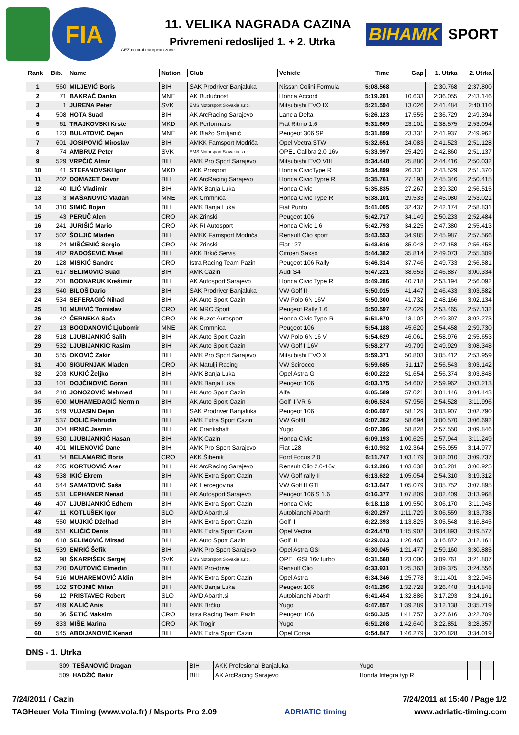FIA
11. VELIKA NAGRADA CAZINA
Privremeni redoslijed 1. + 2. Utrka
CEZ central european zone
BIHAMK
SPORT
| Rank | Bib. | Name | Nation | Club | Vehicle | Time | Gap | 1. Utrka | 2. Utrka |
| --- | --- | --- | --- | --- | --- | --- | --- | --- | --- |
| 1 | 560 | MILJEVIĆ Boris | BIH | SAK Prodriver Banjaluka | Nissan Colini Formula | 5:08.568 | | 2:30.768 | 2:37.800 |
| 2 | 71 | BAKRAČ Danko | MNE | AK Budućnost | Honda Accord | 5:19.201 | 10.633 | 2:36.055 | 2:43.146 |
| 3 | 1 | JURENA Peter | SVK | EMS Motorsport Slovakia s.r.o. | Mitsubishi EVO IX | 5:21.594 | 13.026 | 2:41.484 | 2:40.110 |
| 4 | 508 | HOTA Suad | BIH | AK ArcRacing Sarajevo | Lancia Delta | 5:26.123 | 17.555 | 2:36.729 | 2:49.394 |
| 5 | 61 | TRAJKOVSKI Krste | MKD | AK Performans | Fiat Ritmo 1.6 | 5:31.669 | 23.101 | 2:38.575 | 2:53.094 |
| 6 | 123 | BULATOVIĆ Dejan | MNE | AK Blažo Smiljanić | Peugeot 306 SP | 5:31.899 | 23.331 | 2:41.937 | 2:49.962 |
| 7 | 601 | JOSIPOVIĆ Miroslav | BIH | AMKK Famsport Modriča | Opel Vectra STW | 5:32.651 | 24.083 | 2:41.523 | 2:51.128 |
| 8 | 74 | AMBRUZ Peter | SVK | EMS Motorsport Slovakia s.r.o. | OPEL Calibra 2.0 16v | 5:33.997 | 25.429 | 2:42.860 | 2:51.137 |
| 9 | 529 | VRPČIĆ Almir | BIH | AMK Pro Sport Sarajevo | Mitsubishi EVO VIII | 5:34.448 | 25.880 | 2:44.416 | 2:50.032 |
| 10 | 41 | STEFANOVSKI Igor | MKD | AKK Prosport | Honda CivicType R | 5:34.899 | 26.331 | 2:43.529 | 2:51.370 |
| 11 | 202 | DOMAZET Davor | BIH | AK ArcRacing Sarajevo | Honda Civic Typre R | 5:35.761 | 27.193 | 2:45.346 | 2:50.415 |
| 12 | 40 | ILIĆ Vladimir | BIH | AMK Banja Luka | Honda Civic | 5:35.835 | 27.267 | 2:39.320 | 2:56.515 |
| 13 | 3 | MAŠANOVIĆ Vladan | MNE | AK Crnmnica | Honda Civic Type R | 5:38.101 | 29.533 | 2:45.080 | 2:53.021 |
| 14 | 310 | SIMIĆ Bojan | BIH | AMK Banja Luka | Fiat Punto | 5:41.005 | 32.437 | 2:42.174 | 2:58.831 |
| 15 | 43 | PERUČ Alen | CRO | AK Zrinski | Peugeot 106 | 5:42.717 | 34.149 | 2:50.233 | 2:52.484 |
| 16 | 241 | JURIŠIĆ Mario | CRO | AK RI Autosport | Honda Civic 1.6 | 5:42.793 | 34.225 | 2:47.380 | 2:55.413 |
| 17 | 502 | ŠOLJIĆ Mladen | BIH | AMKK Famsport Modriča | Renault Clio sport | 5:43.553 | 34.985 | 2:45.987 | 2:57.566 |
| 18 | 24 | MIŠĆENIĆ Sergio | CRO | AK Zrinski | Fiat 127 | 5:43.616 | 35.048 | 2:47.158 | 2:56.458 |
| 19 | 482 | RADOŠEVIĆ Misel | BIH | AKK Brkić Servis | Citroen Saxso | 5:44.382 | 35.814 | 2:49.073 | 2:55.309 |
| 20 | 128 | MISKIĆ Sandro | CRO | Istra Racing Team Pazin | Peugeot 106 Rally | 5:46.314 | 37.746 | 2:49.733 | 2:56.581 |
| 21 | 617 | SELIMOVIĆ Suad | BIH | AMK Cazin | Audi S4 | 5:47.221 | 38.653 | 2:46.887 | 3:00.334 |
| 22 | 201 | BODNARUK Krešimir | BIH | AK Autosport Sarajevo | Honda Civic Type R | 5:49.286 | 40.718 | 2:53.194 | 2:56.092 |
| 23 | 540 | BILOŠ Dario | BIH | SAK Prodriver Banjaluka | VW Golf II | 5:50.015 | 41.447 | 2:46.433 | 3:03.582 |
| 24 | 534 | SEFERAGIĆ Nihad | BIH | AK Auto Sport Cazin | VW Polo 6N 16V | 5:50.300 | 41.732 | 2:48.166 | 3:02.134 |
| 25 | 10 | MUHVIĆ Tomislav | CRO | AK MRC Sport | Peugeot Rally 1.6 | 5:50.597 | 42.029 | 2:53.465 | 2:57.132 |
| 26 | 42 | ČERNEKA Saša | CRO | AK Buzet Autosport | Honda Civic Type-R | 5:51.670 | 43.102 | 2:49.397 | 3:02.273 |
| 27 | 13 | BOGDANOVIĆ Ljubomir | MNE | AK Crnmnica | Peugeot 106 | 5:54.188 | 45.620 | 2:54.458 | 2:59.730 |
| 28 | 518 | LJUBIJANKIĆ Salih | BIH | AK Auto Sport Cazin | VW Polo 6N 16 V | 5:54.629 | 46.061 | 2:58.976 | 2:55.653 |
| 29 | 532 | LJUBIJANKIĆ Rasim | BIH | AK Auto Sport Cazin | VW Golf I 16V | 5:58.277 | 49.709 | 2:49.929 | 3:08.348 |
| 30 | 555 | OKOVIĆ Zakir | BIH | AMK Pro Sport Sarajevo | Mitsubishi EVO X | 5:59.371 | 50.803 | 3:05.412 | 2:53.959 |
| 31 | 400 | SIGURNJAK Mladen | CRO | AK Matulji Racing | VW Scirocco | 5:59.685 | 51.117 | 2:56.543 | 3:03.142 |
| 32 | 203 | KUKIĆ Željko | BIH | AMK Banja Luka | Opel Astra G | 6:00.222 | 51.654 | 2:56.374 | 3:03.848 |
| 33 | 101 | DOJČINOVIĆ Goran | BIH | AMK Banja Luka | Peugeot 106 | 6:03.175 | 54.607 | 2:59.962 | 3:03.213 |
| 34 | 210 | JONOZOVIĆ Mehmed | BIH | AK Auto Sport Cazin | Alfa | 6:05.589 | 57.021 | 3:01.146 | 3:04.443 |
| 35 | 600 | MUHAMEDAGIĆ Nermin | BIH | AK Auto Sport Cazin | Golf II VR 6 | 6:06.524 | 57.956 | 2:54.528 | 3:11.996 |
| 36 | 549 | VUJASIN Dejan | BIH | SAK Prodriver Banjaluka | Peugeot 106 | 6:06.697 | 58.129 | 3:03.907 | 3:02.790 |
| 37 | 537 | DOLIĆ Fahrudin | BIH | AMK Extra Sport Cazin | VW GolfII | 6:07.262 | 58.694 | 3:00.570 | 3:06.692 |
| 38 | 304 | HRNIĆ Jasmin | BIH | AK Crankshaft | Yugo | 6:07.396 | 58.828 | 2:57.550 | 3:09.846 |
| 39 | 530 | LJUBIJANKIĆ Hasan | BIH | AMK Cazin | Honda Civic | 6:09.193 | 1:00.625 | 2:57.944 | 3:11.249 |
| 40 | 401 | MILENOVIĆ Dane | BIH | AMK Pro Sport Sarajevo | Fiat 128 | 6:10.932 | 1:02.364 | 2:55.955 | 3:14.977 |
| 41 | 54 | BELAMARIĆ Boris | CRO | AKK Šibenik | Ford Focus 2.0 | 6:11.747 | 1:03.179 | 3:02.010 | 3:09.737 |
| 42 | 205 | KORTUOVIĆ Azer | BIH | AK ArcRacing Sarajevo | Renault Clio 2.0-16v | 6:12.206 | 1:03.638 | 3:05.281 | 3:06.925 |
| 43 | 538 | IKIĆ Ekrem | BIH | AMK Extra Sport Cazin | VW Golf rally II | 6:13.622 | 1:05.054 | 2:54.310 | 3:19.312 |
| 44 | 544 | SAMATOVIĆ Saša | BIH | AK Hercegovina | VW Golf II GTI | 6:13.647 | 1:05.079 | 3:05.752 | 3:07.895 |
| 45 | 531 | LEPHANER Nenad | BIH | AK Autosport Sarajevo | Peugeot 106 S 1.6 | 6:16.377 | 1:07.809 | 3:02.409 | 3:13.968 |
| 46 | 407 | LJUBIJANKIĆ Edhem | BIH | AMK Extra Sport Cazin | Honda Civic | 6:18.118 | 1:09.550 | 3:06.170 | 3:11.948 |
| 47 | 11 | KOTLUŠEK Igor | SLO | AMD Abarth.si | Autobianchi Abarth | 6:20.297 | 1:11.729 | 3:06.559 | 3:13.738 |
| 48 | 550 | MUJKIĆ Dželhad | BIH | AMK Extra Sport Cazin | Golf II | 6:22.393 | 1:13.825 | 3:05.548 | 3:16.845 |
| 49 | 551 | KLIČIĆ Denis | BIH | AMK Extra Sport Cazin | Opel Vectra | 6:24.470 | 1:15.902 | 3:04.893 | 3:19.577 |
| 50 | 618 | SELIMOVIĆ Mirsad | BIH | AK Auto Sport Cazin | Golf III | 6:29.033 | 1:20.465 | 3:16.872 | 3:12.161 |
| 51 | 539 | EMRIĆ Šefik | BIH | AMK Pro Sport Sarajevo | Opel Astra GSI | 6:30.045 | 1:21.477 | 2:59.160 | 3:30.885 |
| 52 | 98 | ŠKARPIŠEK Sergej | SVK | EMS Motorsport Slovakia s.r.o. | OPEL GSI 16v turbo | 6:31.568 | 1:23.000 | 3:09.761 | 3:21.807 |
| 53 | 220 | DAUTOVIĆ Elmedin | BIH | AMK Pro-drive | Renault Clio | 6:33.931 | 1:25.363 | 3:09.375 | 3:24.556 |
| 54 | 516 | MUHAREMOVIĆ Aldin | BIH | AMK Extra Sport Cazin | Opel Astra | 6:34.346 | 1:25.778 | 3:11.401 | 3:22.945 |
| 55 | 102 | STOJNIĆ Milan | BIH | AMK Banja Luka | Peugeot 106 | 6:41.296 | 1:32.728 | 3:26.448 | 3:14.848 |
| 56 | 12 | PRISTAVEC Robert | SLO | AMD Abarth.si | Autobianchi Abarth | 6:41.454 | 1:32.886 | 3:17.293 | 3:24.161 |
| 57 | 489 | KALIĆ Anis | BIH | AMK Brčko | Yugo | 6:47.857 | 1:39.289 | 3:12.138 | 3:35.719 |
| 58 | 36 | ŠETIĆ Maksim | CRO | Istra Racing Team Pazin | Peugeot 106 | 6:50.325 | 1:41.757 | 3:27.616 | 3:22.709 |
| 59 | 833 | MIŠE Marina | CRO | AK Trogir | Yugo | 6:51.208 | 1:42.640 | 3:22.851 | 3:28.357 |
| 60 | 545 | ABDIJANOVIĆ Kenad | BIH | AMK Extra Sport Cazin | Opel Corsa | 6:54.847 | 1:46.279 | 3:20.828 | 3:34.019 |
DNS - 1. Utrka
| | 309 | TEŠANOVIĆ Dragan | BIH | AKK Profesional Banjaluka | Yugo | | | | |
| | 509 | HADŽIĆ Bakir | BIH | AK ArcRacing Sarajevo | Honda Integra typ R | | | | |
7/24/2011 / Cazin 7/24/2011 at 15:40 / Page 1/2
TAGHeuer Vola Timing (www.vola.fr) / Msports Pro 2.09 ADRIATIC timing www.adriatic-timing.com